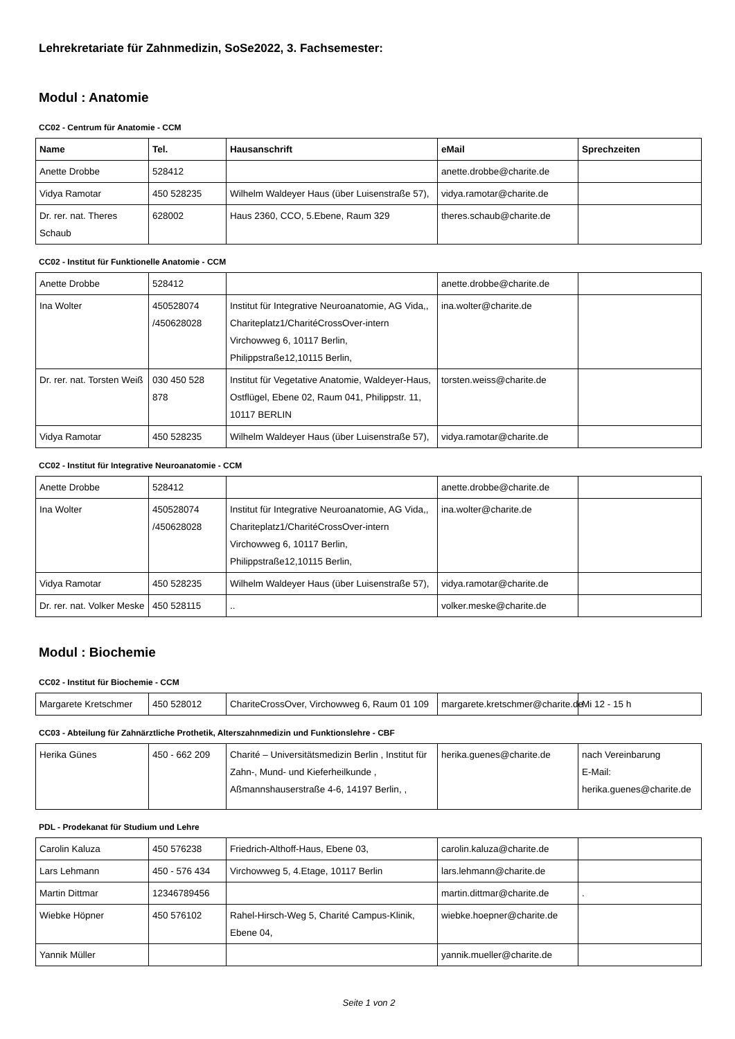Lehrekretariate für Zahnmedizin, SoSe2022, 3. Fachsemester:
Modul : Anatomie
CC02 - Centrum für Anatomie - CCM
| Name | Tel. | Hausanschrift | eMail | Sprechzeiten |
| --- | --- | --- | --- | --- |
| Anette Drobbe | 528412 | | anette.drobbe@charite.de | |
| Vidya Ramotar | 450 528235 | Wilhelm Waldeyer Haus (über Luisenstraße 57), | vidya.ramotar@charite.de | |
| Dr. rer. nat. Theres Schaub | 628002 | Haus 2360, CCO, 5.Ebene, Raum 329 | theres.schaub@charite.de | |
CC02 - Institut für Funktionelle Anatomie - CCM
| Anette Drobbe | 528412 | | anette.drobbe@charite.de | |
| Ina Wolter | 450528074 /450628028 | Institut für Integrative Neuroanatomie, AG Vida,, Chariteplatz1/CharitéCrossOver-intern Virchowweg 6, 10117 Berlin, Philippstraße12,10115 Berlin, | ina.wolter@charite.de | |
| Dr. rer. nat. Torsten Weiß | 030 450 528 878 | Institut für Vegetative Anatomie, Waldeyer-Haus, Ostflügel, Ebene 02, Raum 041, Philippstr. 11, 10117 BERLIN | torsten.weiss@charite.de | |
| Vidya Ramotar | 450 528235 | Wilhelm Waldeyer Haus (über Luisenstraße 57), | vidya.ramotar@charite.de | |
CC02 - Institut für Integrative Neuroanatomie - CCM
| Anette Drobbe | 528412 | | anette.drobbe@charite.de | |
| Ina Wolter | 450528074 /450628028 | Institut für Integrative Neuroanatomie, AG Vida,, Chariteplatz1/CharitéCrossOver-intern Virchowweg 6, 10117 Berlin, Philippstraße12,10115 Berlin, | ina.wolter@charite.de | |
| Vidya Ramotar | 450 528235 | Wilhelm Waldeyer Haus (über Luisenstraße 57), | vidya.ramotar@charite.de | |
| Dr. rer. nat. Volker Meske | 450 528115 | .. | volker.meske@charite.de | |
Modul : Biochemie
CC02 - Institut für Biochemie - CCM
| Margarete Kretschmer | 450 528012 | ChariteCrossOver, Virchowweg 6, Raum 01 109 | margarete.kretschmer@charite.de | Mi 12 - 15 h |
CC03 - Abteilung für Zahnärztliche Prothetik, Alterszahnmedizin und Funktionslehre - CBF
| Herika Günes | 450 - 662 209 | Charité – Universitätsmedizin Berlin , Institut für Zahn-, Mund- und Kieferheilkunde , Aßmannshauserstraße 4-6, 14197 Berlin, , | herika.guenes@charite.de | nach Vereinbarung E-Mail: herika.guenes@charite.de |
PDL - Prodekanat für Studium und Lehre
| Carolin Kaluza | 450 576238 | Friedrich-Althoff-Haus, Ebene 03, | carolin.kaluza@charite.de | |
| Lars Lehmann | 450 - 576 434 | Virchowweg 5, 4.Etage, 10117 Berlin | lars.lehmann@charite.de | |
| Martin Dittmar | 12346789456 | | martin.dittmar@charite.de | . |
| Wiebke Höpner | 450 576102 | Rahel-Hirsch-Weg 5, Charité Campus-Klinik, Ebene 04, | wiebke.hoepner@charite.de | |
| Yannik Müller | | | yannik.mueller@charite.de | |
Seite 1 von 2